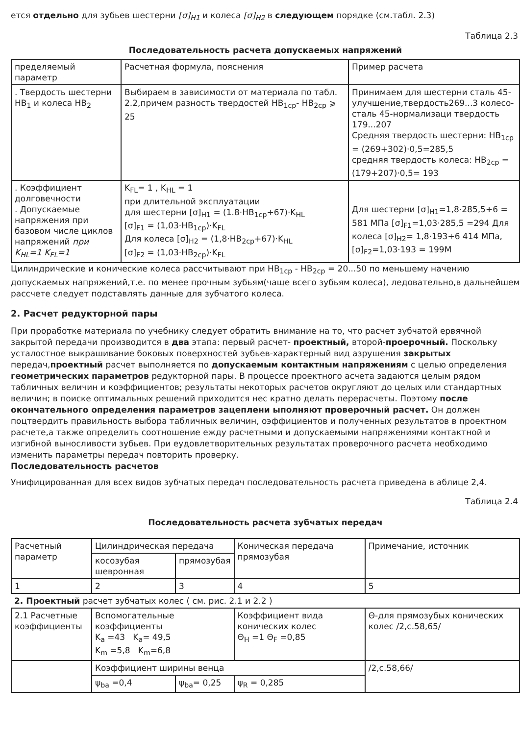ется отдельно для зубьев шестерни [σ]<sub>H1</sub> и колеса [σ]<sub>H2</sub> в следующем порядке (см.табл. 2.3)
Таблица 2.3
Последовательность расчета допускаемых напряжений
| пределяемый параметр | Расчетная формула, пояснения | Пример расчета |
| --- | --- | --- |
| . Твердость шестерни HB<sub>1</sub> и колеса HB<sub>2</sub> | Выбираем в зависимости от материала по табл. 2.2,причем разность твердостей HB<sub>1cp</sub>- HB<sub>2cp</sub> ⩾ 25 | Принимаем для шестерни сталь 45-улучшение,твердость269...3 колесо- сталь 45-нормализаци твердость 179...207 Средняя твердость шестерни: HB<sub>1cp</sub> = (269+302)·0,5=285,5 средняя твердость колеса: HB<sub>2cp</sub> =(179+207)·0,5= 193 |
| . Коэффициент долговечности . Допускаемые напряжения при базовом числе циклов напряжений при K<sub>HL</sub>=1 K<sub>FL</sub>=1 | K<sub>FL</sub>= 1 , K<sub>HL</sub> = 1 при длительной эксплуатации для шестерни [σ]<sub>H1</sub> = (1.8·HB<sub>1cp</sub>+67)·K<sub>HL</sub> [σ]<sub>F1</sub> = (1,03·HB<sub>1cp</sub>)·K<sub>FL</sub> Для колеса [σ]<sub>H2</sub> = (1,8·HB<sub>2cp</sub>+67)·K<sub>HL</sub> [σ]<sub>F2</sub> = (1,03·HB<sub>2cp</sub>)·K<sub>FL</sub> | Для шестерни [σ]<sub>H1</sub>=1,8·285,5+6 = 581 МПа [σ]<sub>F1</sub>=1,03·285,5 =294 Для колеса [σ]<sub>H2</sub>= 1,8·193+6 414 МПа, [σ]<sub>F2</sub>=1,03·193 = 199М |
Цилиндрические и конические колеса рассчитывают при HB<sub>1cp</sub> - HB<sub>2cp</sub> = 20...50 по меньшему начению допускаемых напряжений,т.е. по менее прочным зубьям(чаще всего зубьям колеса), ледовательно,в дальнейшем рассчете следует подставлять данные для зубчатого колеса.
2. Расчет редукторной пары
При проработке материала по учебнику следует обратить внимание на то, что расчет зубчатой ервячной закрытой передачи производится в два этапа: первый расчет- проектный, второй-проерочный. Поскольку усталостное выкрашивание боковых поверхностей зубьев-характерный вид азрушения закрытых передач,проектный расчет выполняется по допускаемым контактным напряжениям с целью определения геометрических параметров редукторной пары. В процессе проектного асчета задаются целым рядом табличных величин и коэффициентов; результаты некоторых расчетов округляют до целых или стандартных величин; в поиске оптимальных решений приходится нес кратно делать перерасчеты. Поэтому после окончательного определения параметров зацеплени ыполняют проверочный расчет. Он должен поцтвердить правильность выбора табличных величин, оэффициентов и полученных результатов в проектном расчете,а также определить соотношение ежду расчетными и допускаемыми напряжениями контактной и изгибной выносливости зубьев. При еудовлетворительных результатах проверочного расчета необходимо изменить параметры передач повторить проверку.
Последовательность расчетов
Унифицированная для всех видов зубчатых передач последовательность расчета приведена в аблице 2,4.
Таблица 2.4
Последовательность расчета зубчатых передач
| Расчетный параметр | Цилиндрическая передача | | Коническая передача прямозубая | Примечание, источник |
| | косозубая шевронная | прямозубая | | |
| 1 | 2 | 3 | 4 | 5 |
| 2. Проектный расчет зубчатых колес ( см. рис. 2.1 и 2.2 ) | | | | |
| 2.1 Расчетные коэффициенты | Вспомогательные коэффициенты K<sub>a</sub> =43 K<sub>a</sub>= 49,5 K<sub>m</sub> =5,8 K<sub>m</sub>=6,8 | | Коэффициент вида конических колес Θ<sub>H</sub> =1 Θ<sub>F</sub> =0,85 | Θ-для прямозубых конических колес /2,с.58,65/ |
| | Коэффициент ширины венца | | | /2,с.58,66/ |
| | ψ<sub>ba</sub> =0,4 | ψ<sub>ba</sub>= 0,25 | ψ<sub>R</sub> = 0,285 | |